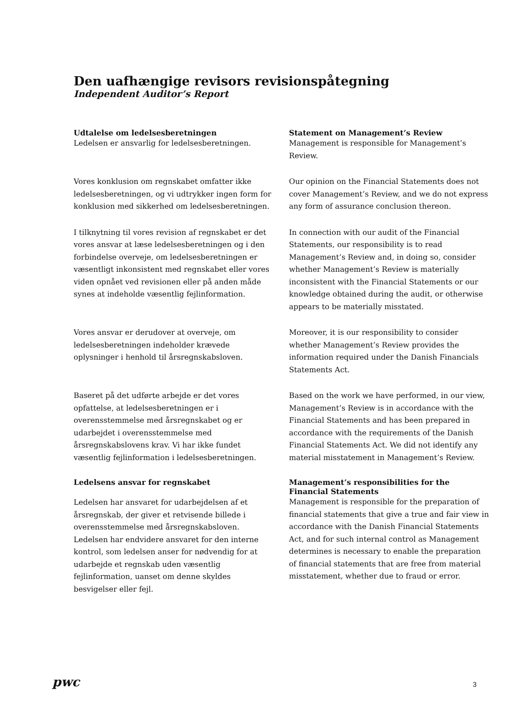Den uafhængige revisors revisionspåtegning
Independent Auditor’s Report
Udtalelse om ledelsesberetningen
Ledelsen er ansvarlig for ledelsesberetningen.
Statement on Management’s Review
Management is responsible for Management’s Review.
Vores konklusion om regnskabet omfatter ikke ledelsesberetningen, og vi udtrykker ingen form for konklusion med sikkerhed om ledelsesberetningen.
Our opinion on the Financial Statements does not cover Management’s Review, and we do not express any form of assurance conclusion thereon.
I tilknytning til vores revision af regnskabet er det vores ansvar at læse ledelsesberetningen og i den forbindelse overveje, om ledelsesberetningen er væsentligt inkonsistent med regnskabet eller vores viden opnået ved revisionen eller på anden måde synes at indeholde væsentlig fejlinformation.
In connection with our audit of the Financial Statements, our responsibility is to read Management’s Review and, in doing so, consider whether Management’s Review is materially inconsistent with the Financial Statements or our knowledge obtained during the audit, or otherwise appears to be materially misstated.
Vores ansvar er derudover at overveje, om ledelsesberetningen indeholder krævede oplysninger i henhold til årsregnskabsloven.
Moreover, it is our responsibility to consider whether Management’s Review provides the information required under the Danish Financials Statements Act.
Baseret på det udførte arbejde er det vores opfattelse, at ledelsesberetningen er i overensstemmelse med årsregnskabet og er udarbejdet i overensstemmelse med årsregnskabslovens krav. Vi har ikke fundet væsentlig fejlinformation i ledelsesberetningen.
Based on the work we have performed, in our view, Management’s Review is in accordance with the Financial Statements and has been prepared in accordance with the requirements of the Danish Financial Statements Act. We did not identify any material misstatement in Management’s Review.
Ledelsens ansvar for regnskabet
Ledelsen har ansvaret for udarbejdelsen af et årsregnskab, der giver et retvisende billede i overensstemmelse med årsregnskabsloven. Ledelsen har endvidere ansvaret for den interne kontrol, som ledelsen anser for nødvendig for at udarbejde et regnskab uden væsentlig fejlinformation, uanset om denne skyldes besvigelser eller fejl.
Management’s responsibilities for the Financial Statements
Management is responsible for the preparation of financial statements that give a true and fair view in accordance with the Danish Financial Statements Act, and for such internal control as Management determines is necessary to enable the preparation of financial statements that are free from material misstatement, whether due to fraud or error.
pwc 3